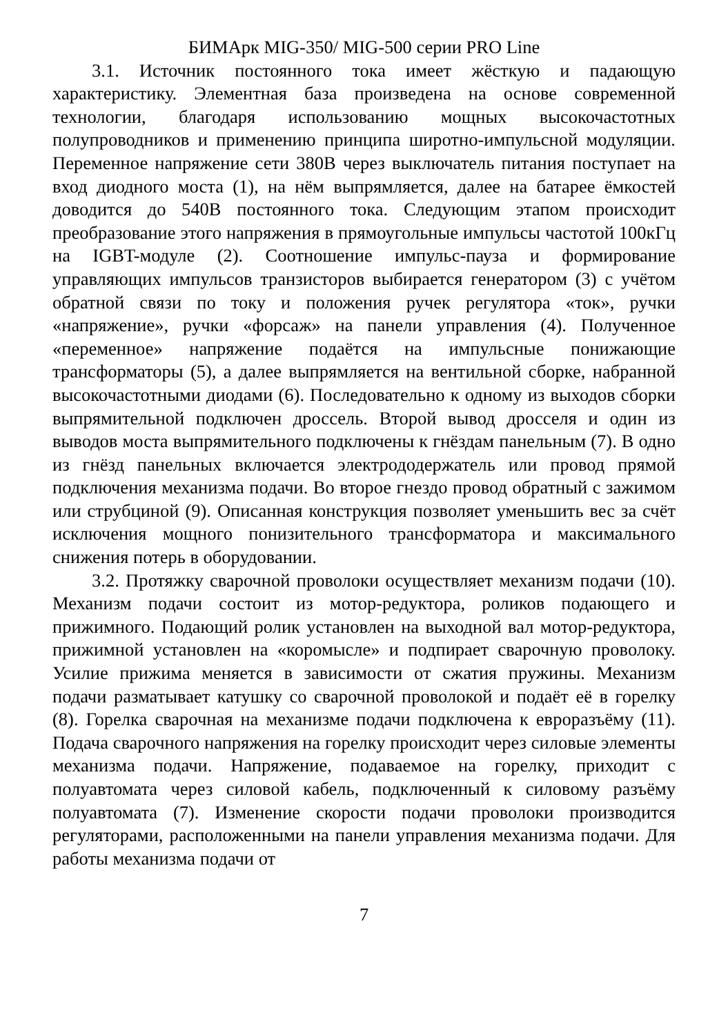БИМАрк MIG-350/ MIG-500 серии PRO Line
3.1. Источник постоянного тока имеет жёсткую и падающую характеристику. Элементная база произведена на основе современной технологии, благодаря использованию мощных высокочастотных полупроводников и применению принципа широтно-импульсной модуляции. Переменное напряжение сети 380В через выключатель питания поступает на вход диодного моста (1), на нём выпрямляется, далее на батарее ёмкостей доводится до 540В постоянного тока. Следующим этапом происходит преобразование этого напряжения в прямоугольные импульсы частотой 100кГц на IGBT-модуле (2). Соотношение импульс-пауза и формирование управляющих импульсов транзисторов выбирается генератором (3) с учётом обратной связи по току и положения ручек регулятора «ток», ручки «напряжение», ручки «форсаж» на панели управления (4). Полученное «переменное» напряжение подаётся на импульсные понижающие трансформаторы (5), а далее выпрямляется на вентильной сборке, набранной высокочастотными диодами (6). Последовательно к одному из выходов сборки выпрямительной подключен дроссель. Второй вывод дросселя и один из выводов моста выпрямительного подключены к гнёздам панельным (7). В одно из гнёзд панельных включается электрододержатель или провод прямой подключения механизма подачи. Во второе гнездо провод обратный с зажимом или струбциной (9). Описанная конструкция позволяет уменьшить вес за счёт исключения мощного понизительного трансформатора и максимального снижения потерь в оборудовании.
3.2. Протяжку сварочной проволоки осуществляет механизм подачи (10). Механизм подачи состоит из мотор-редуктора, роликов подающего и прижимного. Подающий ролик установлен на выходной вал мотор-редуктора, прижимной установлен на «коромысле» и подпирает сварочную проволоку. Усилие прижима меняется в зависимости от сжатия пружины. Механизм подачи разматывает катушку со сварочной проволокой и подаёт её в горелку (8). Горелка сварочная на механизме подачи подключена к евроразъёму (11). Подача сварочного напряжения на горелку происходит через силовые элементы механизма подачи. Напряжение, подаваемое на горелку, приходит с полуавтомата через силовой кабель, подключенный к силовому разъёму полуавтомата (7). Изменение скорости подачи проволоки производится регуляторами, расположенными на панели управления механизма подачи. Для работы механизма подачи от
7